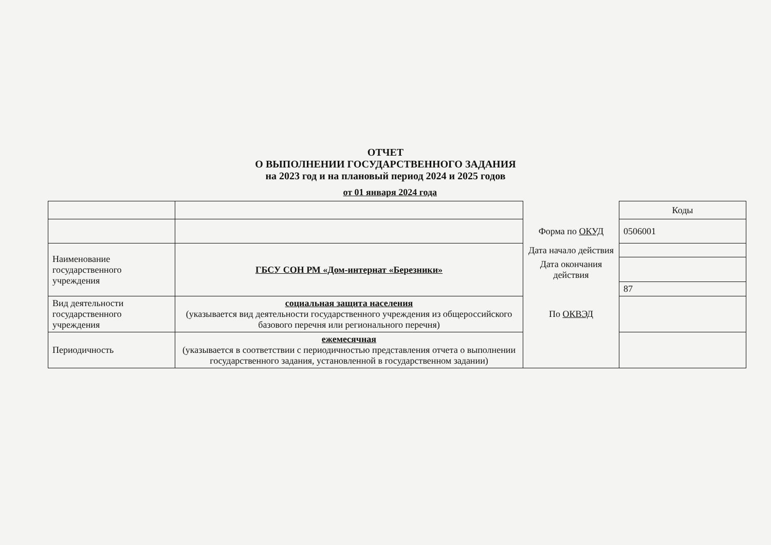ОТЧЕТ
О ВЫПОЛНЕНИИ ГОСУДАРСТВЕННОГО ЗАДАНИЯ
на 2023 год и на плановый период 2024 и 2025 годов
от 01 января 2024 года
| | | | Коды |
| | | Форма по ОКУД | 0506001 |
| Наименование государственного учреждения | ГБСУ СОН РМ «Дом-интернат «Березники» | Дата начало действия | |
| | | Дата окончания действия | |
| | | | 87 |
| Вид деятельности государственного учреждения | социальная защита населения (указывается вид деятельности государственного учреждения из общероссийского базового перечня или регионального перечня) | По ОКВЭД | |
| Периодичность | ежемесячная (указывается в соответствии с периодичностью представления отчета о выполнении государственного задания, установленной в государственном задании) | | |